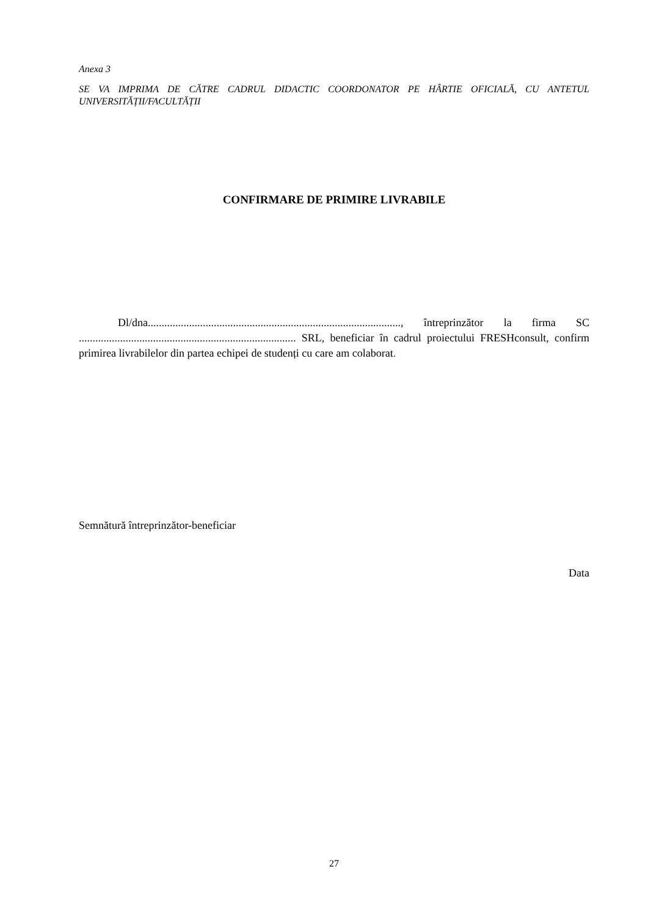Anexa 3
SE VA IMPRIMA DE CĂTRE CADRUL DIDACTIC COORDONATOR PE HÂRTIE OFICIALĂ, CU ANTETUL UNIVERSITĂȚII/FACULTĂȚII
CONFIRMARE DE PRIMIRE LIVRABILE
Dl/dna............................................................................................, întreprinzător la firma SC ............................................................................... SRL, beneficiar în cadrul proiectului FRESHconsult, confirm primirea livrabilelor din partea echipei de studenți cu care am colaborat.
Semnătură întreprinzător-beneficiar
Data
27